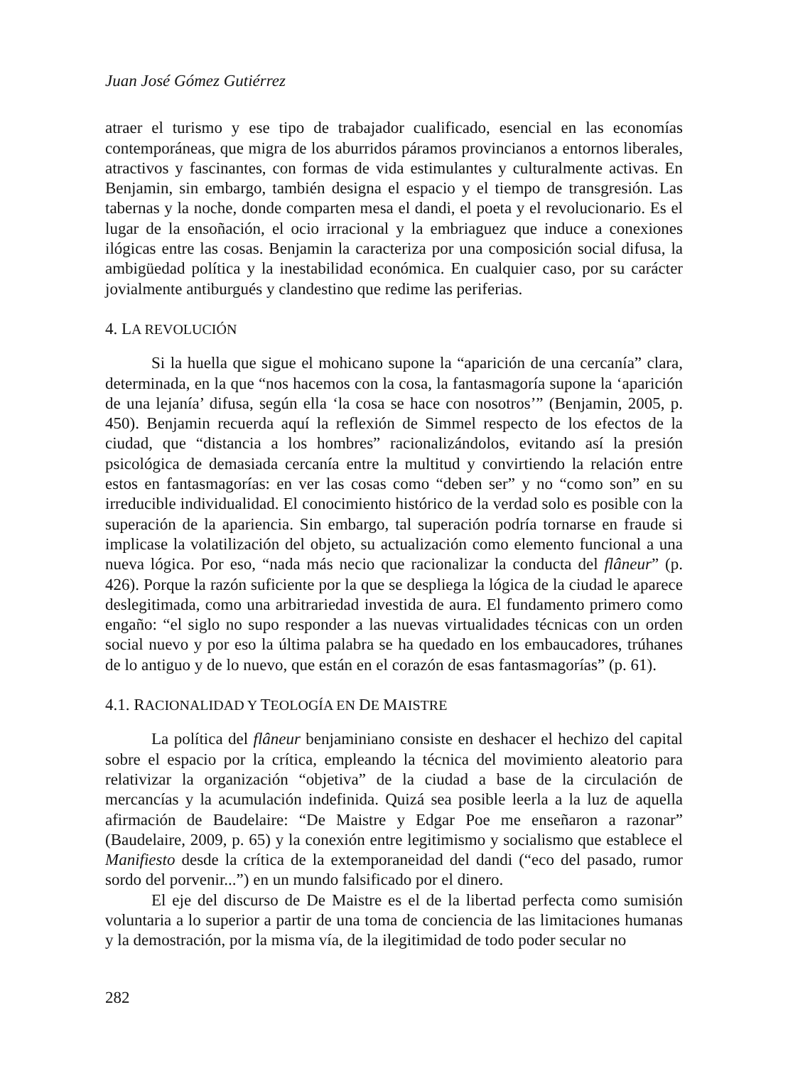Juan José Gómez Gutiérrez
atraer el turismo y ese tipo de trabajador cualificado, esencial en las economías contemporáneas, que migra de los aburridos páramos provincianos a entornos liberales, atractivos y fascinantes, con formas de vida estimulantes y culturalmente activas. En Benjamin, sin embargo, también designa el espacio y el tiempo de transgresión. Las tabernas y la noche, donde comparten mesa el dandi, el poeta y el revolucionario. Es el lugar de la ensoñación, el ocio irracional y la embriaguez que induce a conexiones ilógicas entre las cosas. Benjamin la caracteriza por una composición social difusa, la ambigüedad política y la inestabilidad económica. En cualquier caso, por su carácter jovialmente antiburgués y clandestino que redime las periferias.
4. LA REVOLUCIÓN
Si la huella que sigue el mohicano supone la “aparición de una cercanía” clara, determinada, en la que “nos hacemos con la cosa, la fantasmagoría supone la ‘aparición de una lejanía’ difusa, según ella ‘la cosa se hace con nosotros’” (Benjamin, 2005, p. 450). Benjamin recuerda aquí la reflexión de Simmel respecto de los efectos de la ciudad, que “distancia a los hombres” racionalizándolos, evitando así la presión psicológica de demasiada cercanía entre la multitud y convirtiendo la relación entre estos en fantasmagorías: en ver las cosas como “deben ser” y no “como son” en su irreducible individualidad. El conocimiento histórico de la verdad solo es posible con la superación de la apariencia. Sin embargo, tal superación podría tornarse en fraude si implicase la volatilización del objeto, su actualización como elemento funcional a una nueva lógica. Por eso, “nada más necio que racionalizar la conducta del flâneur” (p. 426). Porque la razón suficiente por la que se despliega la lógica de la ciudad le aparece deslegitimada, como una arbitrariedad investida de aura. El fundamento primero como engaño: “el siglo no supo responder a las nuevas virtualidades técnicas con un orden social nuevo y por eso la última palabra se ha quedado en los embaucadores, trúhanes de lo antiguo y de lo nuevo, que están en el corazón de esas fantasmagorías” (p. 61).
4.1. RACIONALIDAD Y TEOLOGÍA EN DE MAISTRE
La política del flâneur benjaminiano consiste en deshacer el hechizo del capital sobre el espacio por la crítica, empleando la técnica del movimiento aleatorio para relativizar la organización “objetiva” de la ciudad a base de la circulación de mercancías y la acumulación indefinida. Quizá sea posible leerla a la luz de aquella afirmación de Baudelaire: “De Maistre y Edgar Poe me enseñaron a razonar” (Baudelaire, 2009, p. 65) y la conexión entre legitimismo y socialismo que establece el Manifiesto desde la crítica de la extemporaneidad del dandi (“eco del pasado, rumor sordo del porvenir...”) en un mundo falsificado por el dinero.
El eje del discurso de De Maistre es el de la libertad perfecta como sumisión voluntaria a lo superior a partir de una toma de conciencia de las limitaciones humanas y la demostración, por la misma vía, de la ilegitimidad de todo poder secular no
282